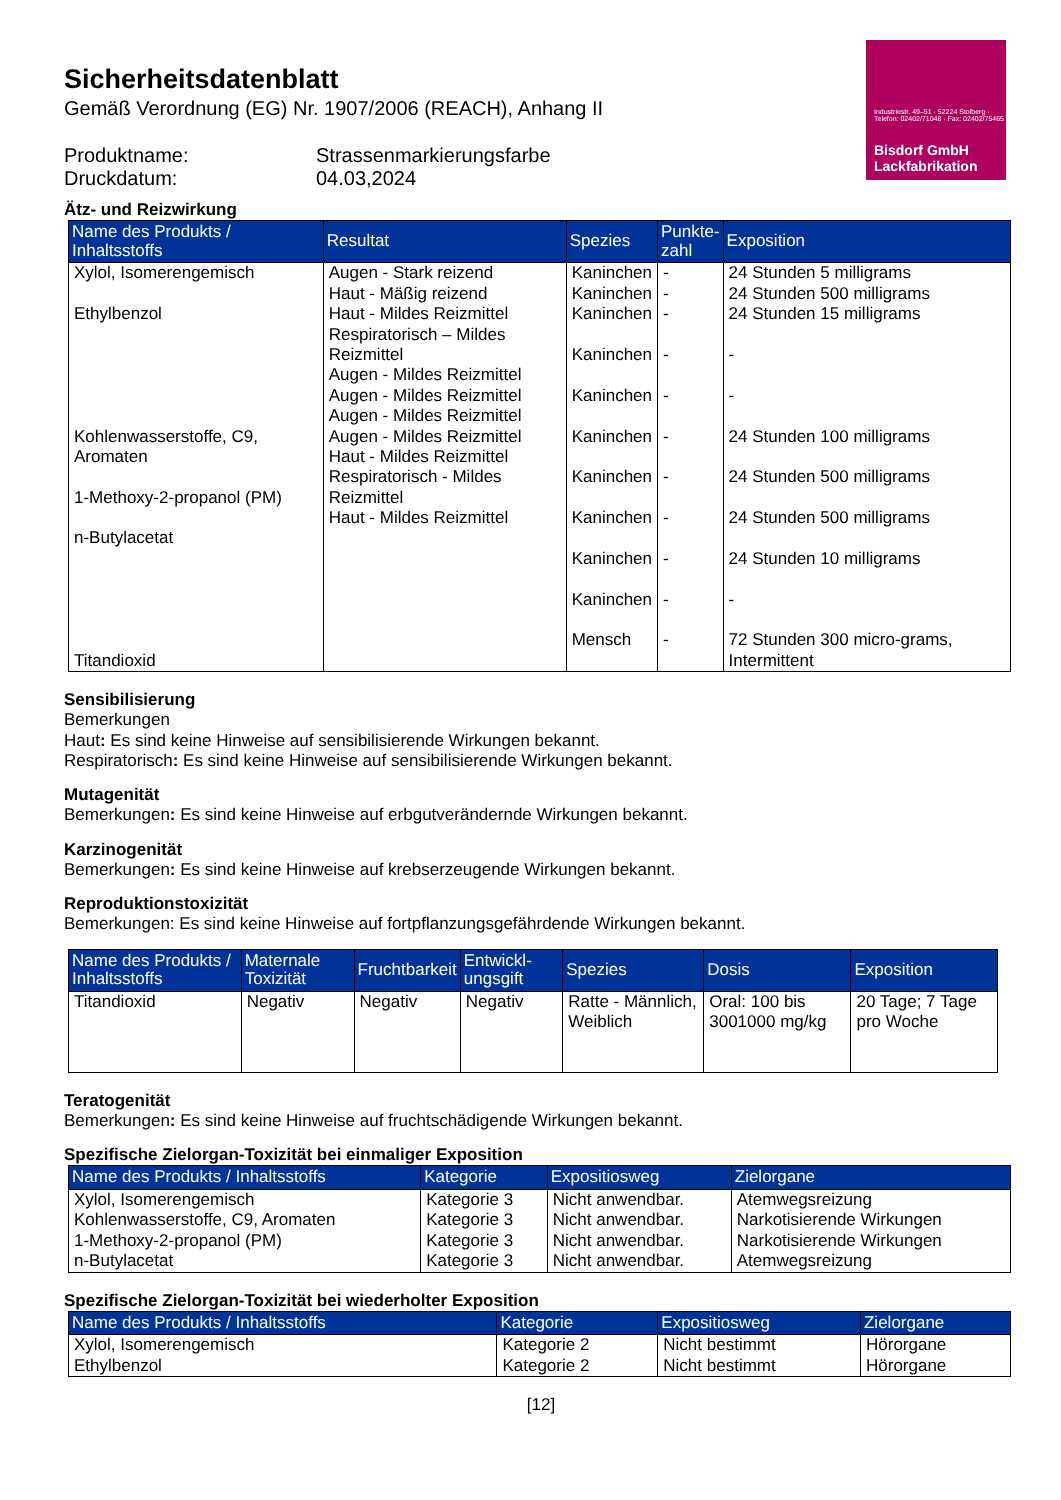Industriestr. 49–51 · 52224 Stolberg · Telefon: 02402/71048 · Fax: 02402/75465
Bisdorf GmbH
Lackfabrikation
Sicherheitsdatenblatt
Gemäß Verordnung (EG) Nr. 1907/2006 (REACH), Anhang II
Produktname:
Strassenmarkierungsfarbe
Druckdatum:
04.03,2024
Ätz- und Reizwirkung
| Name des Produkts / Inhaltsstoffs | Resultat | Spezies | Punkte- zahl | Exposition |
| --- | --- | --- | --- | --- |
| Xylol, Isomerengemisch Ethylbenzol Kohlenwasserstoffe, C9, Aromaten 1-Methoxy-2-propanol (PM) n-Butylacetat Titandioxid | Augen - Stark reizend Haut - Mäßig reizend Haut - Mildes Reizmittel Respiratorisch – Mildes Reizmittel Augen - Mildes Reizmittel Augen - Mildes Reizmittel Augen - Mildes Reizmittel Augen - Mildes Reizmittel Haut - Mildes Reizmittel Respiratorisch - Mildes Reizmittel Haut - Mildes Reizmittel | Kaninchen Kaninchen Kaninchen Kaninchen Kaninchen Kaninchen Kaninchen Kaninchen Kaninchen Kaninchen Mensch | - - - - - - - - - - - | 24 Stunden 5 milligrams 24 Stunden 500 milligrams 24 Stunden 15 milligrams - - 24 Stunden 100 milligrams 24 Stunden 500 milligrams 24 Stunden 500 milligrams 24 Stunden 10 milligrams - 72 Stunden 300 micro-grams, Intermittent |
Sensibilisierung
Bemerkungen
Haut: Es sind keine Hinweise auf sensibilisierende Wirkungen bekannt.
Respiratorisch: Es sind keine Hinweise auf sensibilisierende Wirkungen bekannt.
Mutagenität
Bemerkungen: Es sind keine Hinweise auf erbgutverändernde Wirkungen bekannt.
Karzinogenität
Bemerkungen: Es sind keine Hinweise auf krebserzeugende Wirkungen bekannt.
Reproduktionstoxizität
Bemerkungen: Es sind keine Hinweise auf fortpflanzungsgefährdende Wirkungen bekannt.
| Name des Produkts / Inhaltsstoffs | Maternale Toxizität | Fruchtbarkeit | Entwickl-ungsgift | Spezies | Dosis | Exposition |
| --- | --- | --- | --- | --- | --- | --- |
| Titandioxid | Negativ | Negativ | Negativ | Ratte - Männlich, Weiblich | Oral: 100 bis 3001000 mg/kg | 20 Tage; 7 Tage pro Woche |
Teratogenität
Bemerkungen: Es sind keine Hinweise auf fruchtschädigende Wirkungen bekannt.
Spezifische Zielorgan-Toxizität bei einmaliger Exposition
| Name des Produkts / Inhaltsstoffs | Kategorie | Expositiosweg | Zielorgane |
| --- | --- | --- | --- |
| Xylol, Isomerengemisch Kohlenwasserstoffe, C9, Aromaten 1-Methoxy-2-propanol (PM) n-Butylacetat | Kategorie 3 Kategorie 3 Kategorie 3 Kategorie 3 | Nicht anwendbar. Nicht anwendbar. Nicht anwendbar. Nicht anwendbar. | Atemwegsreizung Narkotisierende Wirkungen Narkotisierende Wirkungen Atemwegsreizung |
Spezifische Zielorgan-Toxizität bei wiederholter Exposition
| Name des Produkts / Inhaltsstoffs | Kategorie | Expositiosweg | Zielorgane |
| --- | --- | --- | --- |
| Xylol, Isomerengemisch Ethylbenzol | Kategorie 2 Kategorie 2 | Nicht bestimmt Nicht bestimmt | Hörorgane Hörorgane |
[12]